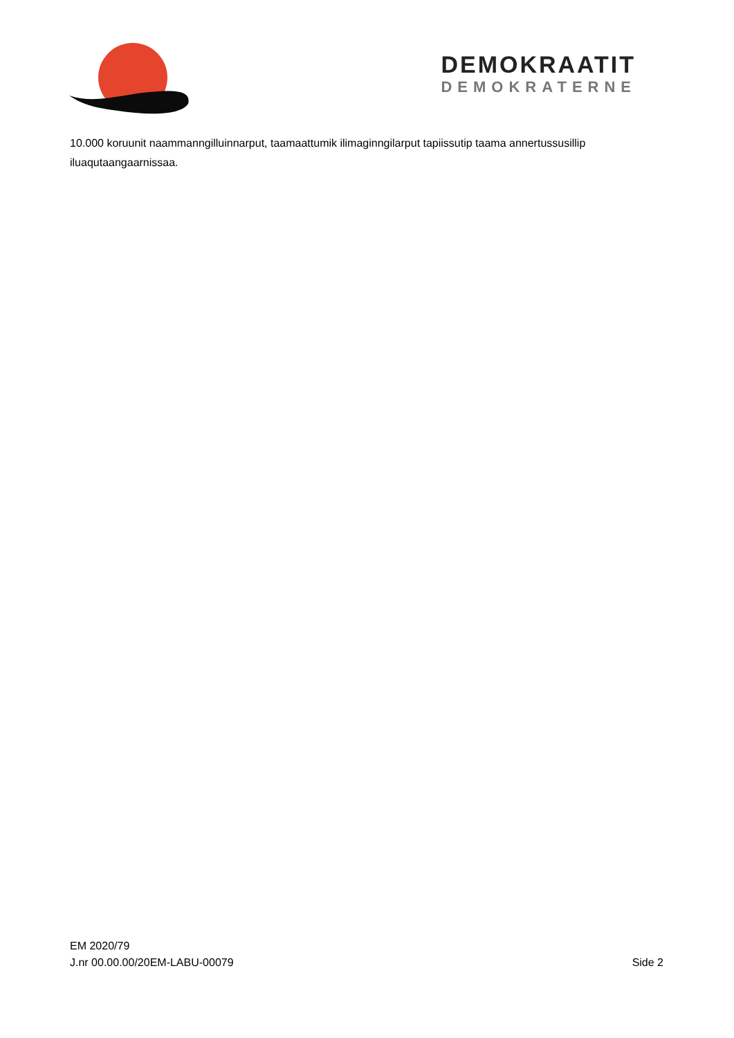DEMOKRAATIT
DEMOKRATERNE
10.000 koruunit naammanngilluinnarput, taamaattumik ilimaginngilarput tapiissutip taama annertussusillip iluaqutaangaarnissaa.
EM 2020/79
J.nr 00.00.00/20EM-LABU-00079
Side 2